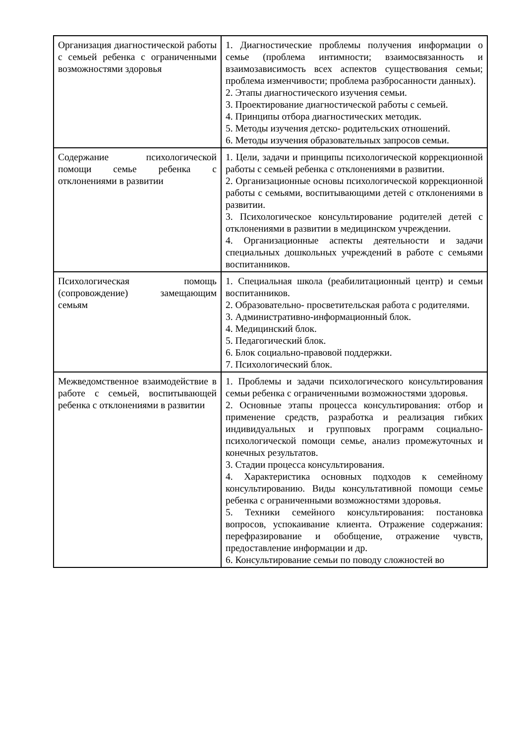| Организация диагностической работы с семьей ребенка с ограниченными возможностями здоровья | 1. Диагностические проблемы получения информации о семье (проблема интимности; взаимосвязанность и взаимозависимость всех аспектов существования семьи; проблема изменчивости; проблема разбросанности данных). 2. Этапы диагностического изучения семьи. 3. Проектирование диагностической работы с семьей. 4. Принципы отбора диагностических методик. 5. Методы изучения детско- родительских отношений. 6. Методы изучения образовательных запросов семьи. |
| Содержание психологической помощи семье ребенка с отклонениями в развитии | 1. Цели, задачи и принципы психологической коррекционной работы с семьей ребенка с отклонениями в развитии. 2. Организационные основы психологической коррекционной работы с семьями, воспитывающими детей с отклонениями в развитии. 3. Психологическое консультирование родителей детей с отклонениями в развитии в медицинском учреждении. 4. Организационные аспекты деятельности и задачи специальных дошкольных учреждений в работе с семьями воспитанников. |
| Психологическая помощь (сопровождение) замещающим семьям | 1. Специальная школа (реабилитационный центр) и семьи воспитанников. 2. Образовательно- просветительская работа с родителями. 3. Административно-информационный блок. 4. Медицинский блок. 5. Педагогический блок. 6. Блок социально-правовой поддержки. 7. Психологический блок. |
| Межведомственное взаимодействие в работе с семьей, воспитывающей ребенка с отклонениями в развитии | 1. Проблемы и задачи психологического консультирования семьи ребенка с ограниченными возможностями здоровья. 2. Основные этапы процесса консультирования: отбор и применение средств, разработка и реализация гибких индивидуальных и групповых программ социально- психологической помощи семье, анализ промежуточных и конечных результатов. 3. Стадии процесса консультирования. 4. Характеристика основных подходов к семейному консультированию. Виды консультативной помощи семье ребенка с ограниченными возможностями здоровья. 5. Техники семейного консультирования: постановка вопросов, успокаивание клиента. Отражение содержания: перефразирование и обобщение, отражение чувств, предоставление информации и др. 6. Консультирование семьи по поводу сложностей во |